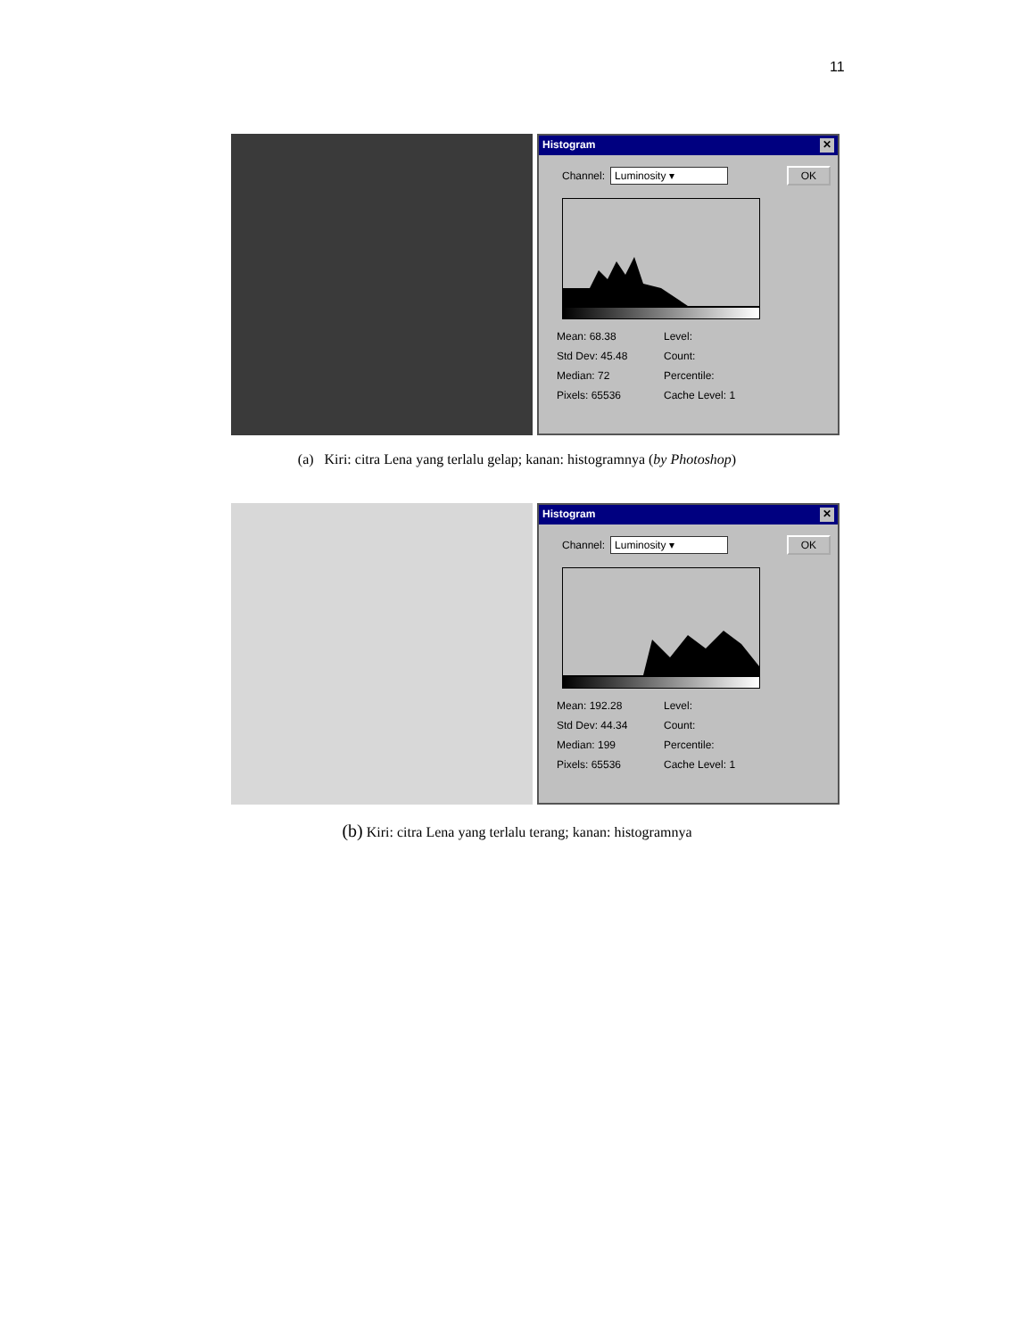11
Histogram ✕
Channel: Luminosity ▾ OK
Mean: 68.38 Level: Std Dev: 45.48 Count: Median: 72 Percentile: Pixels: 65536 Cache Level: 1
(a) Kiri: citra Lena yang terlalu gelap; kanan: histogramnya (by Photoshop)
Histogram ✕
Channel: Luminosity ▾ OK
Mean: 192.28 Level: Std Dev: 44.34 Count: Median: 199 Percentile: Pixels: 65536 Cache Level: 1
(b) Kiri: citra Lena yang terlalu terang; kanan: histogramnya